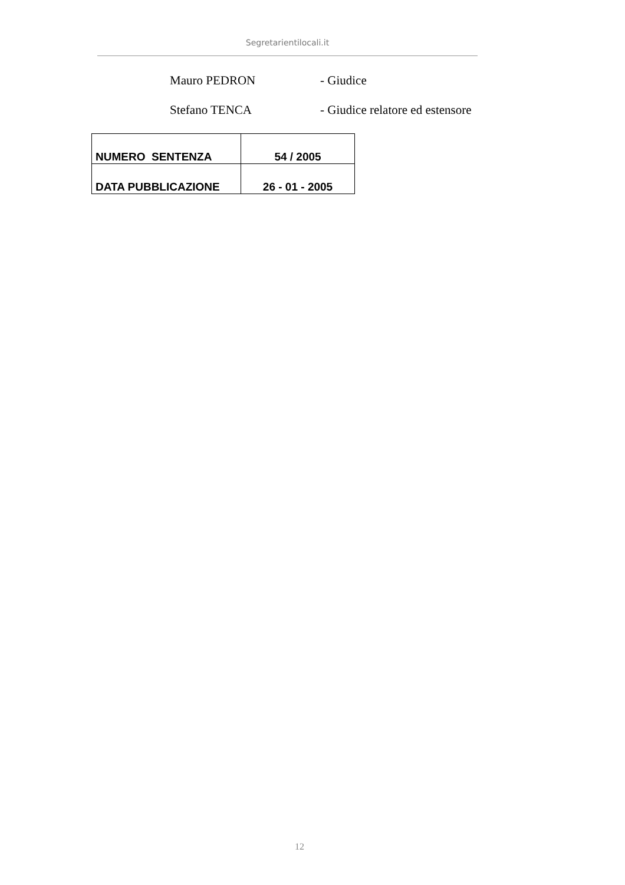Segretarientilocali.it
Mauro PEDRON - Giudice
Stefano TENCA - Giudice relatore ed estensore
| NUMERO SENTENZA | 54 / 2005 |
| DATA PUBBLICAZIONE | 26 - 01 - 2005 |
12